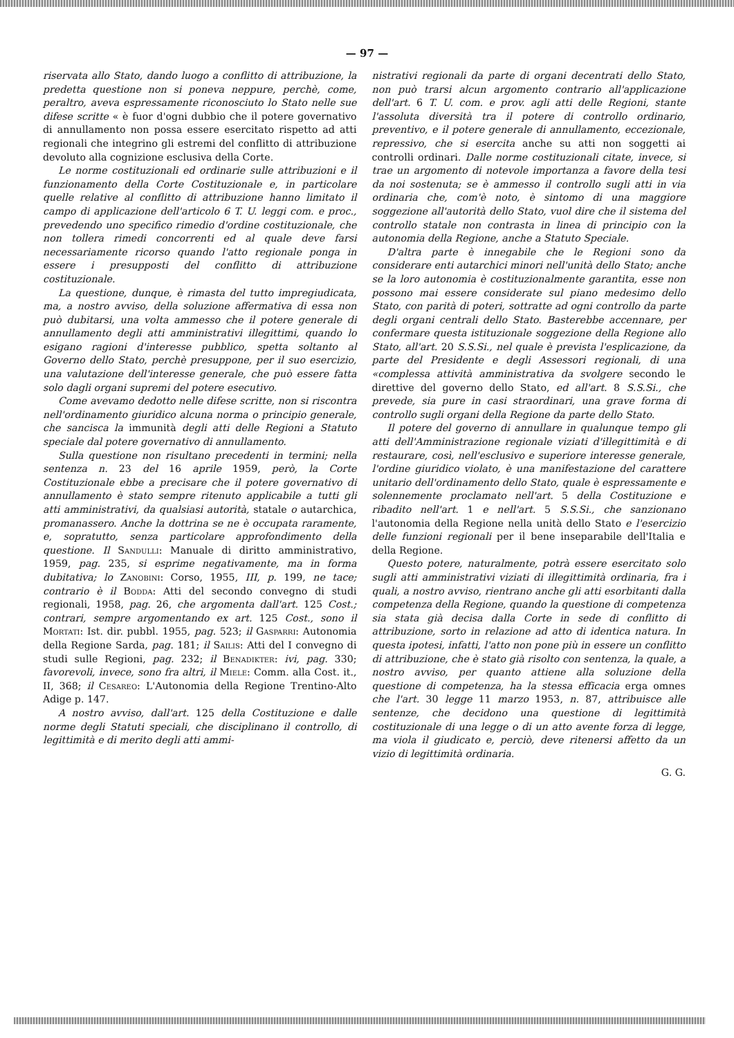— 97 —
riservata allo Stato, dando luogo a conflitto di attribuzione, la predetta questione non si poneva neppure, perchè, come, peraltro, aveva espressamente riconosciuto lo Stato nelle sue difese scritte « è fuor d'ogni dubbio che il potere governativo di annullamento non possa essere esercitato rispetto ad atti regionali che integrino gli estremi del conflitto di attribuzione devoluto alla cognizione esclusiva della Corte.
Le norme costituzionali ed ordinarie sulle attribuzioni e il funzionamento della Corte Costituzionale e, in particolare quelle relative al conflitto di attribuzione hanno limitato il campo di applicazione dell'articolo 6 T. U. leggi com. e proc., prevedendo uno specifico rimedio d'ordine costituzionale, che non tollera rimedi concorrenti ed al quale deve farsi necessariamente ricorso quando l'atto regionale ponga in essere i presupposti del conflitto di attribuzione costituzionale.
La questione, dunque, è rimasta del tutto impregiudicata, ma, a nostro avviso, della soluzione affermativa di essa non può dubitarsi, una volta ammesso che il potere generale di annullamento degli atti amministrativi illegittimi, quando lo esigano ragioni d'interesse pubblico, spetta soltanto al Governo dello Stato, perchè presuppone, per il suo esercizio, una valutazione dell'interesse generale, che può essere fatta solo dagli organi supremi del potere esecutivo.
Come avevamo dedotto nelle difese scritte, non si riscontra nell'ordinamento giuridico alcuna norma o principio generale, che sancisca la immunità degli atti delle Regioni a Statuto speciale dal potere governativo di annullamento.
Sulla questione non risultano precedenti in termini; nella sentenza n. 23 del 16 aprile 1959, però, la Corte Costituzionale ebbe a precisare che il potere governativo di annullamento è stato sempre ritenuto applicabile a tutti gli atti amministrativi, da qualsiasi autorità, statale o autarchica, promanassero. Anche la dottrina se ne è occupata raramente, e, sopratutto, senza particolare approfondimento della questione. Il Sandulli: Manuale di diritto amministrativo, 1959, pag. 235, si esprime negativamente, ma in forma dubitativa; lo Zanobini: Corso, 1955, III, p. 199, ne tace; contrario è il Bodda: Atti del secondo convegno di studi regionali, 1958, pag. 26, che argomenta dall'art. 125 Cost.; contrari, sempre argomentando ex art. 125 Cost., sono il Mortati: Ist. dir. pubbl. 1955, pag. 523; il Gasparri: Autonomia della Regione Sarda, pag. 181; il Sailis: Atti del I convegno di studi sulle Regioni, pag. 232; il Benadikter: ivi, pag. 330; favorevoli, invece, sono fra altri, il Miele: Comm. alla Cost. it., II, 368; il Cesareo: L'Autonomia della Regione Trentino-Alto Adige p. 147.
A nostro avviso, dall'art. 125 della Costituzione e dalle norme degli Statuti speciali, che disciplinano il controllo, di legittimità e di merito degli atti ammi-
nistrativi regionali da parte di organi decentrati dello Stato, non può trarsi alcun argomento contrario all'applicazione dell'art. 6 T. U. com. e prov. agli atti delle Regioni, stante l'assoluta diversità tra il potere di controllo ordinario, preventivo, e il potere generale di annullamento, eccezionale, repressivo, che si esercita anche su atti non soggetti ai controlli ordinari. Dalle norme costituzionali citate, invece, si trae un argomento di notevole importanza a favore della tesi da noi sostenuta; se è ammesso il controllo sugli atti in via ordinaria che, com'è noto, è sintomo di una maggiore soggezione all'autorità dello Stato, vuol dire che il sistema del controllo statale non contrasta in linea di principio con la autonomia della Regione, anche a Statuto Speciale.
D'altra parte è innegabile che le Regioni sono da considerare enti autarchici minori nell'unità dello Stato; anche se la loro autonomia è costituzionalmente garantita, esse non possono mai essere considerate sul piano medesimo dello Stato, con parità di poteri, sottratte ad ogni controllo da parte degli organi centrali dello Stato. Basterebbe accennare, per confermare questa istituzionale soggezione della Regione allo Stato, all'art. 20 S.S.Si., nel quale è prevista l'esplicazione, da parte del Presidente e degli Assessori regionali, di una «complessa attività amministrativa da svolgere secondo le direttive del governo dello Stato, ed all'art. 8 S.S.Si., che prevede, sia pure in casi straordinari, una grave forma di controllo sugli organi della Regione da parte dello Stato.
Il potere del governo di annullare in qualunque tempo gli atti dell'Amministrazione regionale viziati d'illegittimità e di restaurare, così, nell'esclusivo e superiore interesse generale, l'ordine giuridico violato, è una manifestazione del carattere unitario dell'ordinamento dello Stato, quale è espressamente e solennemente proclamato nell'art. 5 della Costituzione e ribadito nell'art. 1 e nell'art. 5 S.S.Si., che sanzionano l'autonomia della Regione nella unità dello Stato e l'esercizio delle funzioni regionali per il bene inseparabile dell'Italia e della Regione.
Questo potere, naturalmente, potrà essere esercitato solo sugli atti amministrativi viziati di illegittimità ordinaria, fra i quali, a nostro avviso, rientrano anche gli atti esorbitanti dalla competenza della Regione, quando la questione di competenza sia stata già decisa dalla Corte in sede di conflitto di attribuzione, sorto in relazione ad atto di identica natura. In questa ipotesi, infatti, l'atto non pone più in essere un conflitto di attribuzione, che è stato già risolto con sentenza, la quale, a nostro avviso, per quanto attiene alla soluzione della questione di competenza, ha la stessa efficacia erga omnes che l'art. 30 legge 11 marzo 1953, n. 87, attribuisce alle sentenze, che decidono una questione di legittimità costituzionale di una legge o di un atto avente forza di legge, ma viola il giudicato e, perciò, deve ritenersi affetto da un vizio di legittimità ordinaria.
G. G.